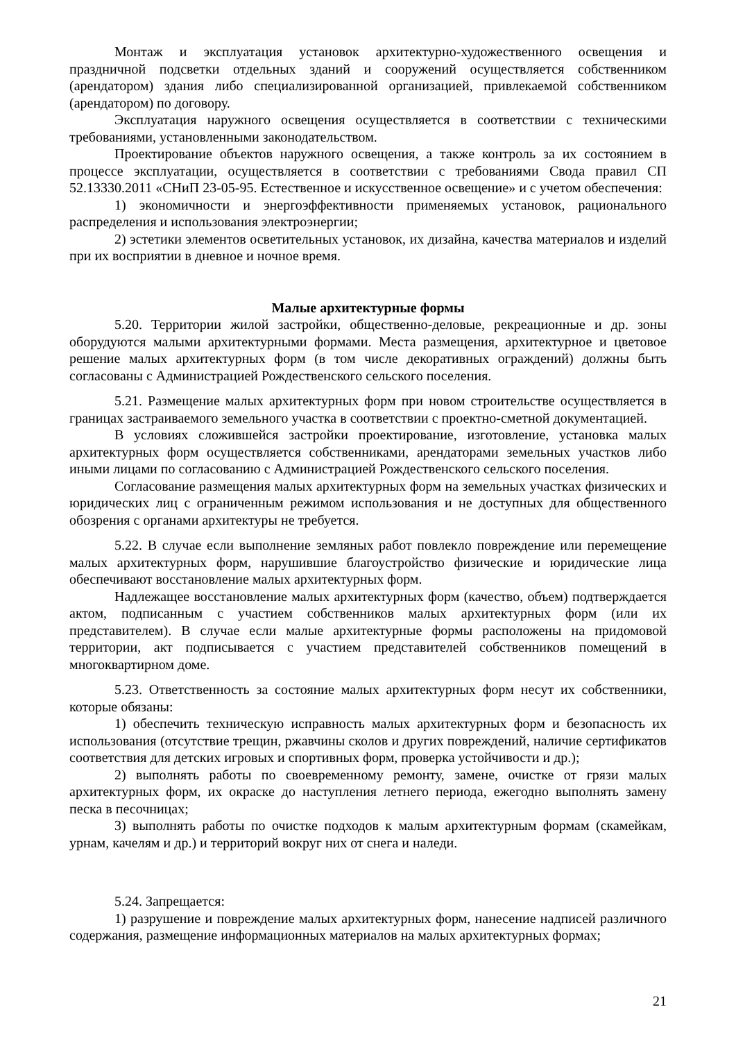Монтаж и эксплуатация установок архитектурно-художественного освещения и праздничной подсветки отдельных зданий и сооружений осуществляется собственником (арендатором) здания либо специализированной организацией, привлекаемой собственником (арендатором) по договору.
Эксплуатация наружного освещения осуществляется в соответствии с техническими требованиями, установленными законодательством.
Проектирование объектов наружного освещения, а также контроль за их состоянием в процессе эксплуатации, осуществляется в соответствии с требованиями Свода правил СП 52.13330.2011 «СНиП 23-05-95. Естественное и искусственное освещение» и с учетом обеспечения:
1) экономичности и энергоэффективности применяемых установок, рационального распределения и использования электроэнергии;
2) эстетики элементов осветительных установок, их дизайна, качества материалов и изделий при их восприятии в дневное и ночное время.
Малые архитектурные формы
5.20. Территории жилой застройки, общественно-деловые, рекреационные и др. зоны оборудуются малыми архитектурными формами. Места размещения, архитектурное и цветовое решение малых архитектурных форм (в том числе декоративных ограждений) должны быть согласованы с Администрацией Рождественского сельского поселения.
5.21. Размещение малых архитектурных форм при новом строительстве осуществляется в границах застраиваемого земельного участка в соответствии с проектно-сметной документацией.
В условиях сложившейся застройки проектирование, изготовление, установка малых архитектурных форм осуществляется собственниками, арендаторами земельных участков либо иными лицами по согласованию с Администрацией Рождественского сельского поселения.
Согласование размещения малых архитектурных форм на земельных участках физических и юридических лиц с ограниченным режимом использования и не доступных для общественного обозрения с органами архитектуры не требуется.
5.22. В случае если выполнение земляных работ повлекло повреждение или перемещение малых архитектурных форм, нарушившие благоустройство физические и юридические лица обеспечивают восстановление малых архитектурных форм.
Надлежащее восстановление малых архитектурных форм (качество, объем) подтверждается актом, подписанным с участием собственников малых архитектурных форм (или их представителем). В случае если малые архитектурные формы расположены на придомовой территории, акт подписывается с участием представителей собственников помещений в многоквартирном доме.
5.23. Ответственность за состояние малых архитектурных форм несут их собственники, которые обязаны:
1) обеспечить техническую исправность малых архитектурных форм и безопасность их использования (отсутствие трещин, ржавчины сколов и других повреждений, наличие сертификатов соответствия для детских игровых и спортивных форм, проверка устойчивости и др.);
2) выполнять работы по своевременному ремонту, замене, очистке от грязи малых архитектурных форм, их окраске до наступления летнего периода, ежегодно выполнять замену песка в песочницах;
3) выполнять работы по очистке подходов к малым архитектурным формам (скамейкам, урнам, качелям и др.) и территорий вокруг них от снега и наледи.
5.24. Запрещается:
1) разрушение и повреждение малых архитектурных форм, нанесение надписей различного содержания, размещение информационных материалов на малых архитектурных формах;
21